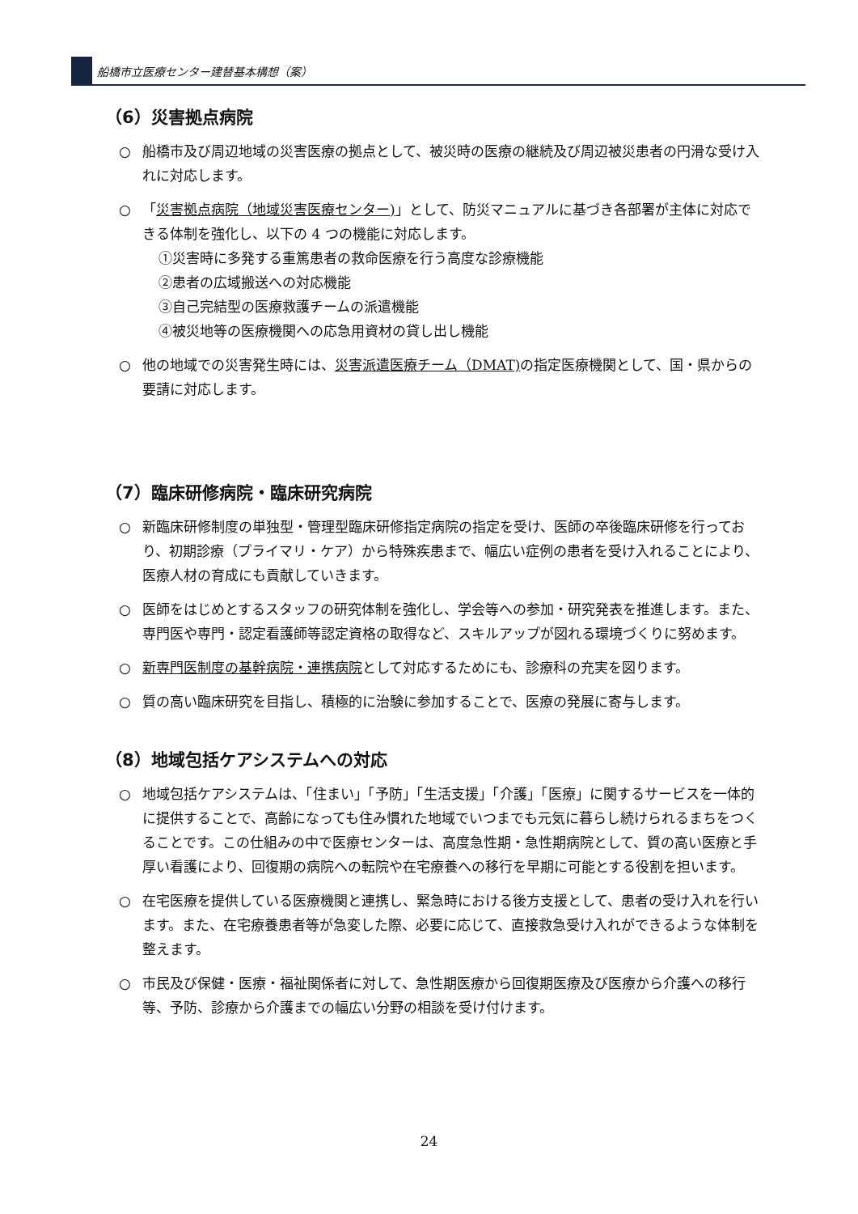船橋市立医療センター建替基本構想（案）
（6）災害拠点病院
○ 船橋市及び周辺地域の災害医療の拠点として、被災時の医療の継続及び周辺被災患者の円滑な受け入れに対応します。
○ 「災害拠点病院（地域災害医療センター)」として、防災マニュアルに基づき各部署が主体に対応できる体制を強化し、以下の 4 つの機能に対応します。
①災害時に多発する重篤患者の救命医療を行う高度な診療機能
②患者の広域搬送への対応機能
③自己完結型の医療救護チームの派遣機能
④被災地等の医療機関への応急用資材の貸し出し機能
○ 他の地域での災害発生時には、災害派遣医療チーム（DMAT) の指定医療機関として、国・県からの要請に対応します。
（7）臨床研修病院・臨床研究病院
○ 新臨床研修制度の単独型・管理型臨床研修指定病院の指定を受け、医師の卒後臨床研修を行っており、初期診療（プライマリ・ケア）から特殊疾患まで、幅広い症例の患者を受け入れることにより、医療人材の育成にも貢献していきます。
○ 医師をはじめとするスタッフの研究体制を強化し、学会等への参加・研究発表を推進します。また、専門医や専門・認定看護師等認定資格の取得など、スキルアップが図れる環境づくりに努めます。
○ 新専門医制度の基幹病院・連携病院として対応するためにも、診療科の充実を図ります。
○ 質の高い臨床研究を目指し、積極的に治験に参加することで、医療の発展に寄与します。
（8）地域包括ケアシステムへの対応
○ 地域包括ケアシステムは、「住まい」「予防」「生活支援」「介護」「医療」に関するサービスを一体的に提供することで、高齢になっても住み慣れた地域でいつまでも元気に暮らし続けられるまちをつくることです。この仕組みの中で医療センターは、高度急性期・急性期病院として、質の高い医療と手厚い看護により、回復期の病院への転院や在宅療養への移行を早期に可能とする役割を担います。
○ 在宅医療を提供している医療機関と連携し、緊急時における後方支援として、患者の受け入れを行います。また、在宅療養患者等が急変した際、必要に応じて、直接救急受け入れができるような体制を整えます。
○ 市民及び保健・医療・福祉関係者に対して、急性期医療から回復期医療及び医療から介護への移行等、予防、診療から介護までの幅広い分野の相談を受け付けます。
24